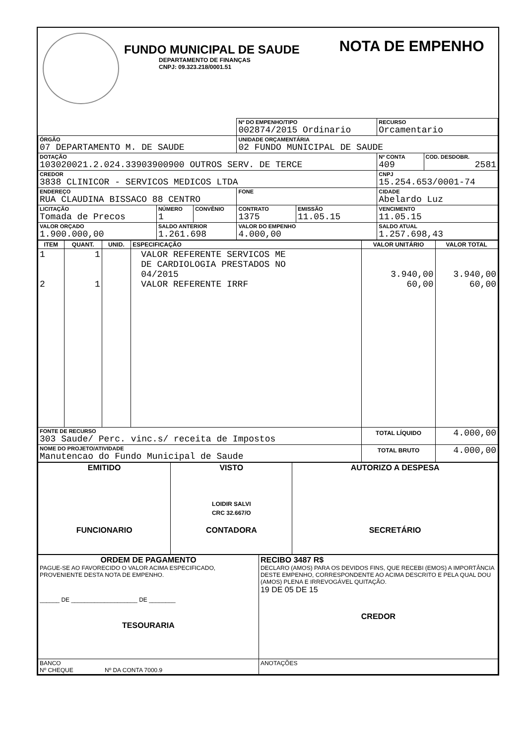FUNDO MUNICIPAL DE SAUDE
DEPARTAMENTO DE FINANÇAS
CNPJ: 09.323.218/0001.51
NOTA DE EMPENHO
| | | | Nº DO EMPENHO/TIPO 002874/2015 Ordinario | | RECURSO Orcamentario | |
| ÓRGÃO 07 DEPARTAMENTO M. DE SAUDE | | | UNIDADE ORÇAMENTÁRIA 02 FUNDO MUNICIPAL DE SAUDE | | | |
| DOTAÇÃO 103020021.2.024.33903900900 OUTROS SERV. DE TERCE | | | | | Nº CONTA 409 | COD. DESDOBR. 2581 |
| CREDOR 3838 CLINICOR - SERVICOS MEDICOS LTDA | | | | | CNPJ 15.254.653/0001-74 | |
| ENDEREÇO RUA CLAUDINA BISSACO 88 CENTRO | | | FONE | | CIDADE Abelardo Luz | |
| LICITAÇÃO Tomada de Precos | NÚMERO 1 | CONVÊNIO | CONTRATO 1375 | EMISSÃO 11.05.15 | VENCIMENTO 11.05.15 | |
| VALOR ORÇADO 1.900.000,00 | SALDO ANTERIOR 1.261.698 | | VALOR DO EMPENHO 4.000,00 | | SALDO ATUAL 1.257.698,43 | |
| ITEM | QUANT. | UNID. | ESPECIFICAÇÃO | VALOR UNITÁRIO | VALOR TOTAL |
| --- | --- | --- | --- | --- | --- |
| 1 2 | 1 1 | | VALOR REFERENTE SERVICOS ME DE CARDIOLOGIA PRESTADOS NO 04/2015 VALOR REFERENTE IRRF | 3.940,00 60,00 | 3.940,00 60,00 |
| FONTE DE RECURSO 303 Saude/ Perc. vinc.s/ receita de Impostos | | | | TOTAL LÍQUIDO | 4.000,00 |
| NOME DO PROJETO/ATIVIDADE Manutencao do Fundo Municipal de Saude | | | | TOTAL BRUTO | 4.000,00 |
| EMITIDO FUNCIONARIO | VISTO LOIDIR SALVI CRC 32.667/O CONTADORA | AUTORIZO A DESPESA SECRETÁRIO |
| ORDEM DE PAGAMENTO PAGUE-SE AO FAVORECIDO O VALOR ACIMA ESPECIFICADO, PROVENIENTE DESTA NOTA DE EMPENHO. ______ DE ____________________ DE ________ TESOURARIA | RECIBO 3487 R$ DECLARO (AMOS) PARA OS DEVIDOS FINS, QUE RECEBI (EMOS) A IMPORTÂNCIA DESTE EMPENHO, CORRESPONDENTE AO ACIMA DESCRITO E PELA QUAL DOU (AMOS) PLENA E IRREVOGÁVEL QUITAÇÃO. 19 DE 05 DE 15 CREDOR |
| BANCO Nº CHEQUE Nº DA CONTA 7000.9 | ANOTAÇÕES |